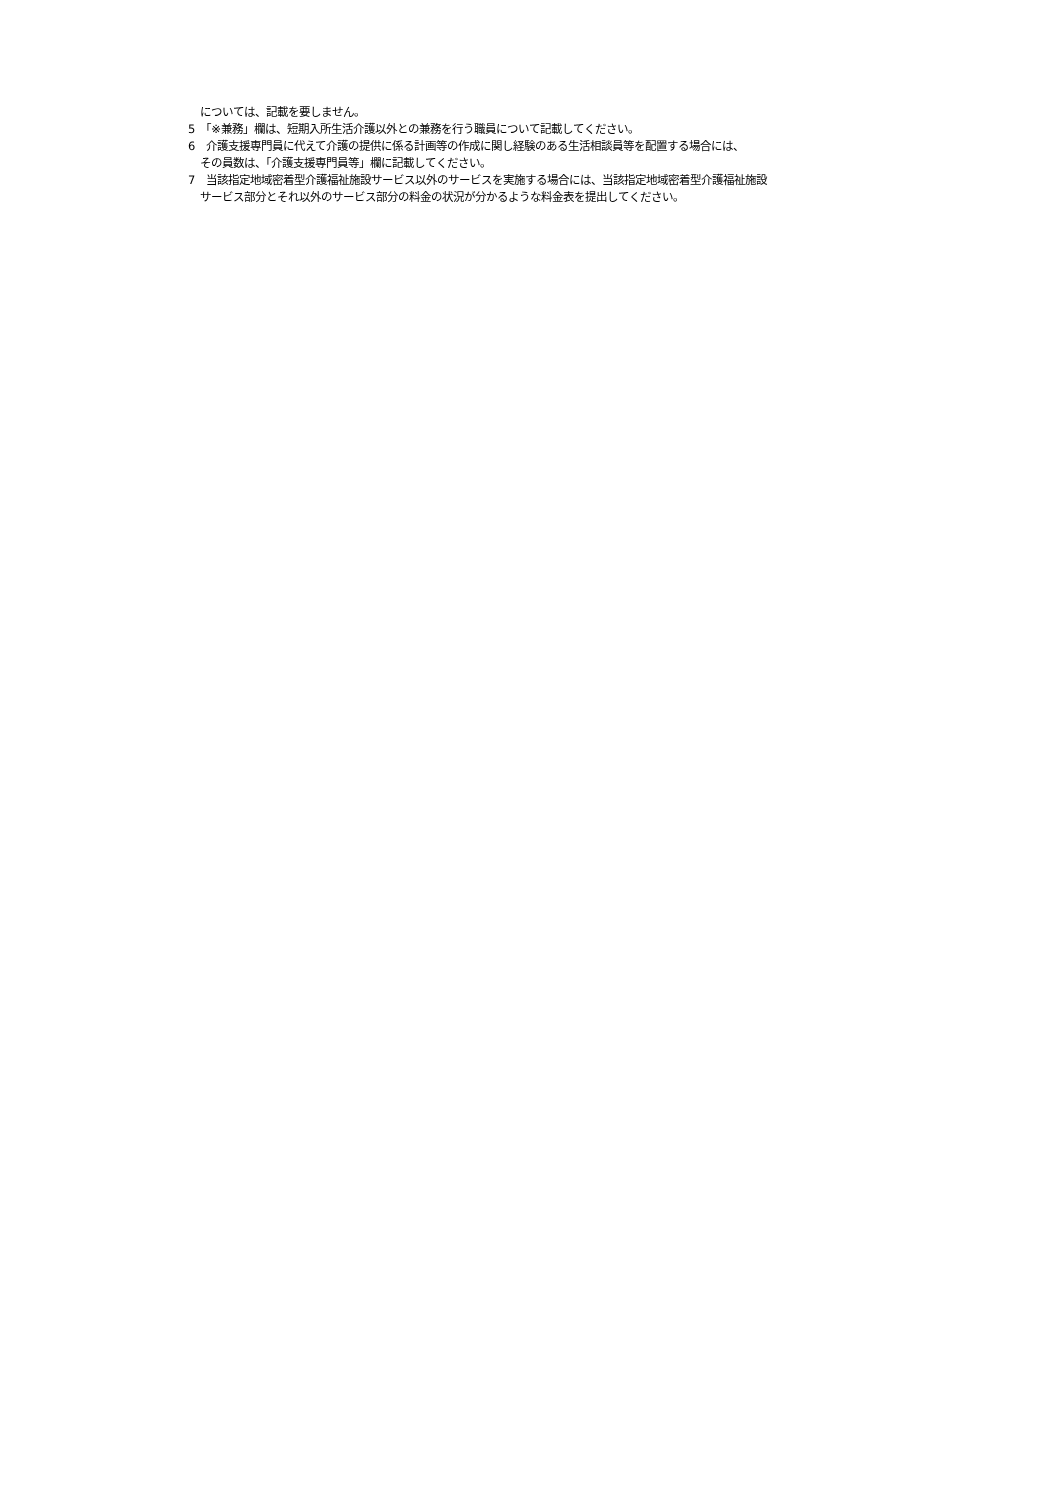については、記載を要しません。
5　「※兼務」欄は、短期入所生活介護以外との兼務を行う職員について記載してください。
6　介護支援専門員に代えて介護の提供に係る計画等の作成に関し経験のある生活相談員等を配置する場合には、
その員数は、「介護支援専門員等」欄に記載してください。
7　当該指定地域密着型介護福祉施設サービス以外のサービスを実施する場合には、当該指定地域密着型介護福祉施設
サービス部分とそれ以外のサービス部分の料金の状況が分かるような料金表を提出してください。